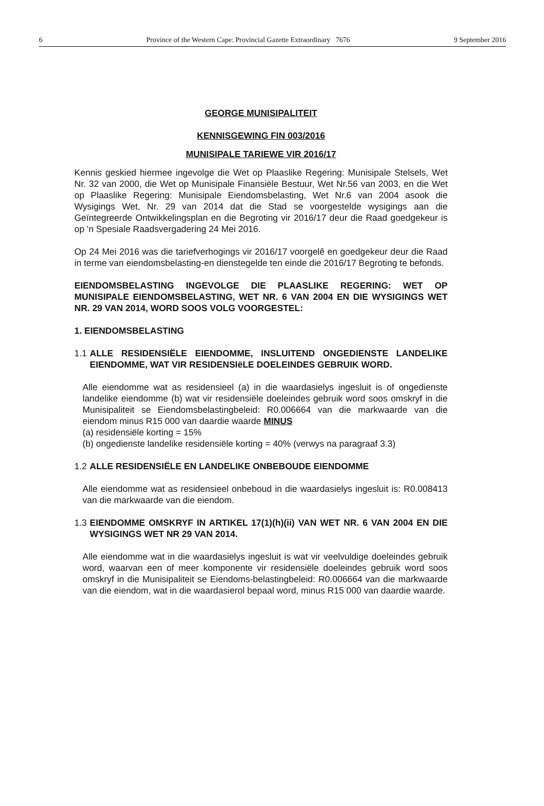6 Province of the Western Cape: Provincial Gazette Extraordinary 7676 9 September 2016
GEORGE MUNISIPALITEIT
KENNISGEWING FIN 003/2016
MUNISIPALE TARIEWE VIR 2016/17
Kennis geskied hiermee ingevolge die Wet op Plaaslike Regering: Munisipale Stelsels, Wet Nr. 32 van 2000, die Wet op Munisipale Finansiële Bestuur, Wet Nr.56 van 2003, en die Wet op Plaaslike Regering: Munisipale Eiendomsbelasting, Wet Nr.6 van 2004 asook die Wysigings Wet, Nr. 29 van 2014 dat die Stad se voorgestelde wysigings aan die Geïntegreerde Ontwikkelingsplan en die Begroting vir 2016/17 deur die Raad goedgekeur is op 'n Spesiale Raadsvergadering 24 Mei 2016.
Op 24 Mei 2016 was die tariefverhogings vir 2016/17 voorgelê en goedgekeur deur die Raad in terme van eiendomsbelasting-en dienstegelde ten einde die 2016/17 Begroting te befonds.
EIENDOMSBELASTING INGEVOLGE DIE PLAASLIKE REGERING: WET OP MUNISIPALE EIENDOMSBELASTING, WET NR. 6 VAN 2004 EN DIE WYSIGINGS WET NR. 29 VAN 2014, WORD SOOS VOLG VOORGESTEL:
1. EIENDOMSBELASTING
1.1
ALLE RESIDENSIËLE EIENDOMME, INSLUITEND ONGEDIENSTE LANDELIKE EIENDOMME, WAT VIR RESIDENSIëLE DOELEINDES GEBRUIK WORD.
Alle eiendomme wat as residensieel (a) in die waardasielys ingesluit is of ongedienste landelike eiendomme (b) wat vir residensiële doeleindes gebruik word soos omskryf in die Munisipaliteit se Eiendomsbelastingbeleid: R0.006664 van die markwaarde van die eiendom minus R15 000 van daardie waarde MINUS
(a) residensiële korting = 15%
(b) ongedienste landelike residensiële korting = 40% (verwys na paragraaf 3.3)
1.2
ALLE RESIDENSIËLE EN LANDELIKE ONBEBOUDE EIENDOMME
Alle eiendomme wat as residensieel onbeboud in die waardasielys ingesluit is: R0.008413 van die markwaarde van die eiendom.
1.3
EIENDOMME OMSKRYF IN ARTIKEL 17(1)(h)(ii) VAN WET NR. 6 VAN 2004 EN DIE WYSIGINGS WET NR 29 VAN 2014.
Alle eiendomme wat in die waardasielys ingesluit is wat vir veelvuldige doeleindes gebruik word, waarvan een of meer komponente vir residensiële doeleindes gebruik word soos omskryf in die Munisipaliteit se Eiendoms-belastingbeleid: R0.006664 van die markwaarde van die eiendom, wat in die waardasierol bepaal word, minus R15 000 van daardie waarde.